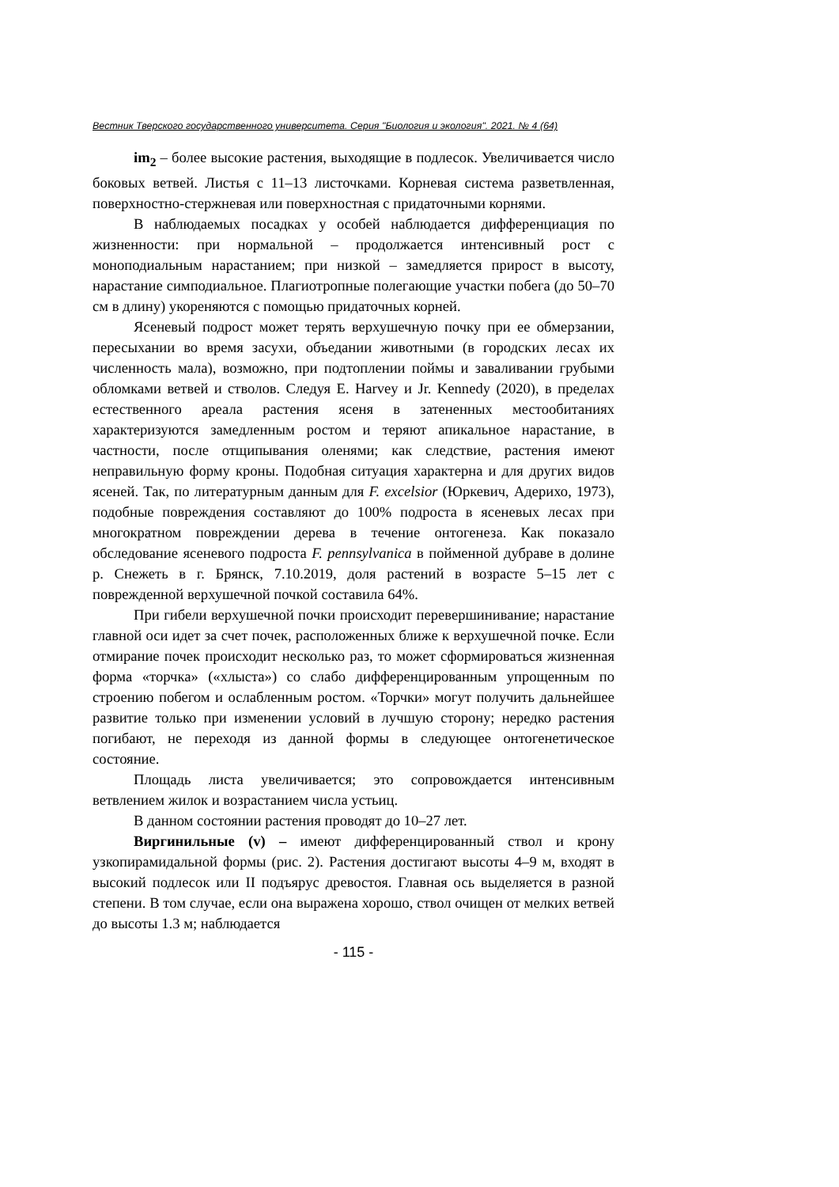Вестник Тверского государственного университета. Серия "Биология и экология". 2021. № 4 (64)
im<sub>2</sub> – более высокие растения, выходящие в подлесок. Увеличивается число боковых ветвей. Листья с 11–13 листочками. Корневая система разветвленная, поверхностно-стержневая или поверхностная с придаточными корнями.
В наблюдаемых посадках у особей наблюдается дифференциация по жизненности: при нормальной – продолжается интенсивный рост с моноподиальным нарастанием; при низкой – замедляется прирост в высоту, нарастание симподиальное. Плагиотропные полегающие участки побега (до 50–70 см в длину) укореняются с помощью придаточных корней.
Ясеневый подрост может терять верхушечную почку при ее обмерзании, пересыхании во время засухи, объедании животными (в городских лесах их численность мала), возможно, при подтоплении поймы и заваливании грубыми обломками ветвей и стволов. Следуя E. Harvey и Jr. Kennedy (2020), в пределах естественного ареала растения ясеня в затененных местообитаниях характеризуются замедленным ростом и теряют апикальное нарастание, в частности, после отщипывания оленями; как следствие, растения имеют неправильную форму кроны. Подобная ситуация характерна и для других видов ясеней. Так, по литературным данным для F. excelsior (Юркевич, Адерихо, 1973), подобные повреждения составляют до 100% подроста в ясеневых лесах при многократном повреждении дерева в течение онтогенеза. Как показало обследование ясеневого подроста F. pennsylvanica в пойменной дубраве в долине р. Снежеть в г. Брянск, 7.10.2019, доля растений в возрасте 5–15 лет с поврежденной верхушечной почкой составила 64%.
При гибели верхушечной почки происходит перевершинивание; нарастание главной оси идет за счет почек, расположенных ближе к верхушечной почке. Если отмирание почек происходит несколько раз, то может сформироваться жизненная форма «торчка» («хлыста») со слабо дифференцированным упрощенным по строению побегом и ослабленным ростом. «Торчки» могут получить дальнейшее развитие только при изменении условий в лучшую сторону; нередко растения погибают, не переходя из данной формы в следующее онтогенетическое состояние.
Площадь листа увеличивается; это сопровождается интенсивным ветвлением жилок и возрастанием числа устьиц.
В данном состоянии растения проводят до 10–27 лет.
Виргинильные (v) – имеют дифференцированный ствол и крону узкопирамидальной формы (рис. 2). Растения достигают высоты 4–9 м, входят в высокий подлесок или II подъярус древостоя. Главная ось выделяется в разной степени. В том случае, если она выражена хорошо, ствол очищен от мелких ветвей до высоты 1.3 м; наблюдается
- 115 -